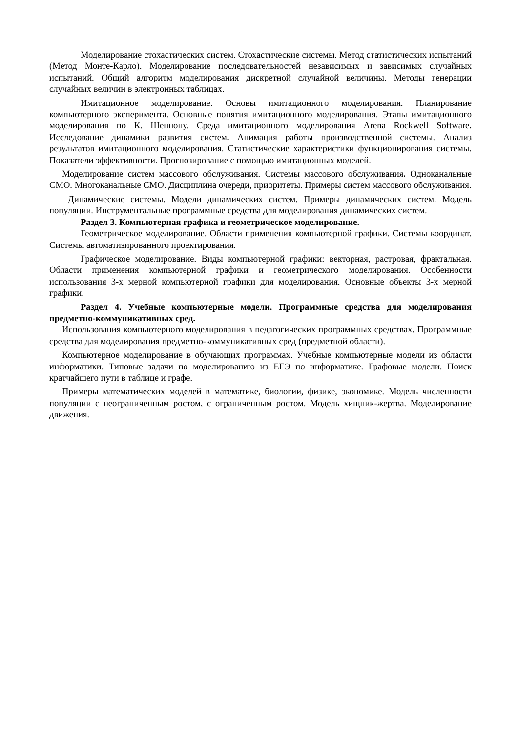Моделирование стохастических систем. Стохастические системы. Метод статистических испытаний (Метод Монте-Карло). Моделирование последовательностей независимых и зависимых случайных испытаний. Общий алгоритм моделирования дискретной случайной величины. Методы генерации случайных величин в электронных таблицах.
Имитационное моделирование. Основы имитационного моделирования. Планирование компьютерного эксперимента. Основные понятия имитационного моделирования. Этапы имитационного моделирования по К. Шеннону. Среда имитационного моделирования Arena Rockwell Software. Исследование динамики развития систем. Анимация работы производственной системы. Анализ результатов имитационного моделирования. Статистические характеристики функционирования системы. Показатели эффективности. Прогнозирование с помощью имитационных моделей.
Моделирование систем массового обслуживания. Системы массового обслуживания. Одноканальные СМО. Многоканальные СМО. Дисциплина очереди, приоритеты. Примеры систем массового обслуживания.
Динамические системы. Модели динамических систем. Примеры динамических систем. Модель популяции. Инструментальные программные средства для моделирования динамических систем.
Раздел 3. Компьютерная графика и геометрическое моделирование.
Геометрическое моделирование. Области применения компьютерной графики. Системы координат. Системы автоматизированного проектирования.
Графическое моделирование. Виды компьютерной графики: векторная, растровая, фрактальная. Области применения компьютерной графики и геометрического моделирования. Особенности использования 3-х мерной компьютерной графики для моделирования. Основные объекты 3-х мерной графики.
Раздел 4. Учебные компьютерные модели. Программные средства для моделирования предметно-коммуникативных сред.
Использования компьютерного моделирования в педагогических программных средствах. Программные средства для моделирования предметно-коммуникативных сред (предметной области).
Компьютерное моделирование в обучающих программах. Учебные компьютерные модели из области информатики. Типовые задачи по моделированию из ЕГЭ по информатике. Графовые модели. Поиск кратчайшего пути в таблице и графе.
Примеры математических моделей в математике, биологии, физике, экономике. Модель численности популяции с неограниченным ростом, с ограниченным ростом. Модель хищник-жертва. Моделирование движения.